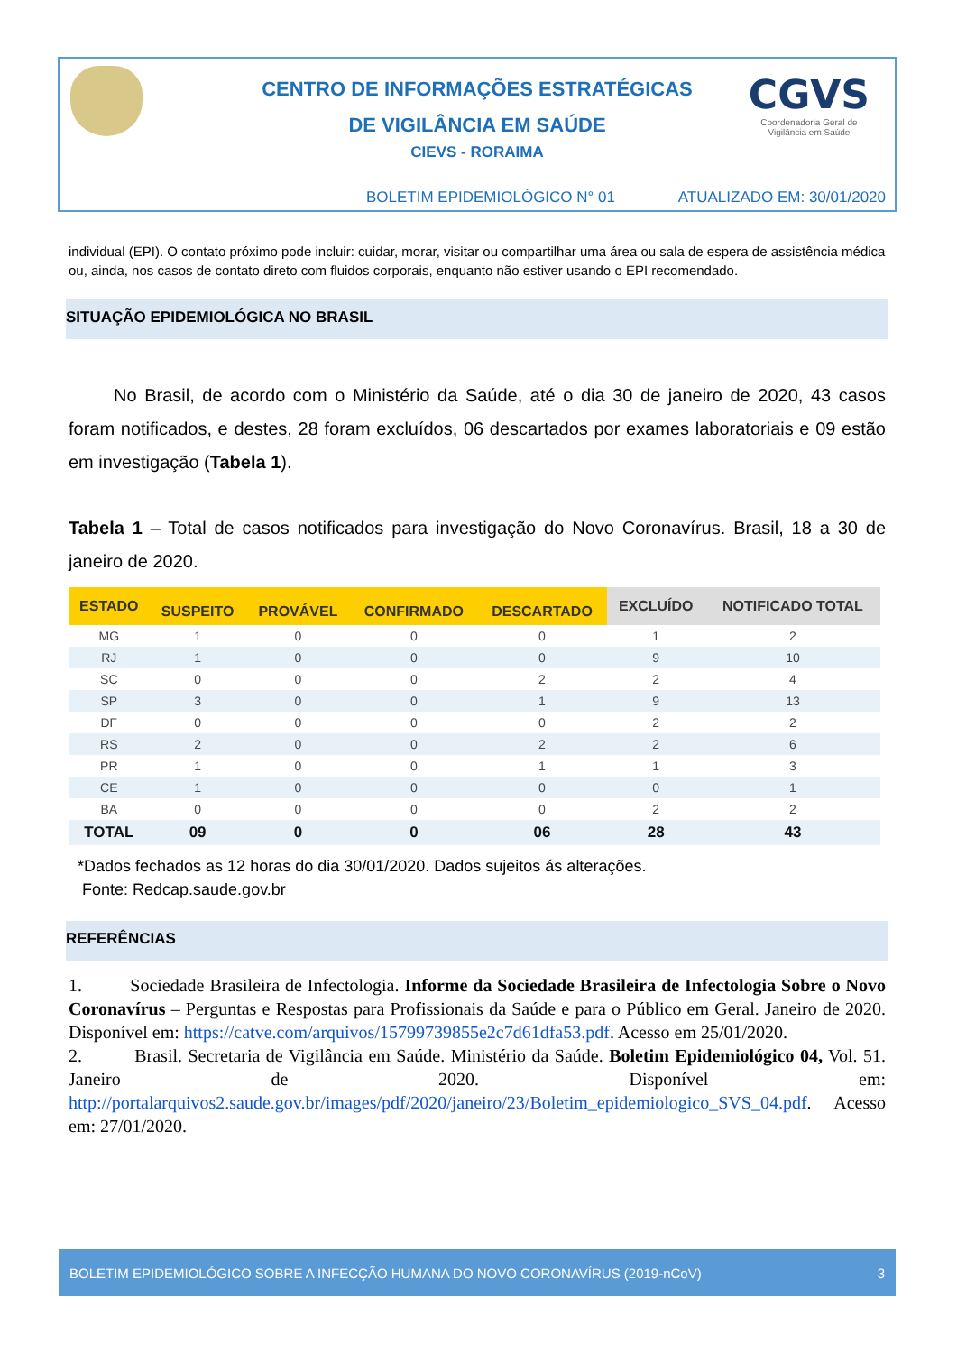CGVS
Coordenadoria Geral de
Vigilância em Saúde
CENTRO DE INFORMAÇÕES ESTRATÉGICAS
DE VIGILÂNCIA EM SAÚDE
CIEVS - RORAIMA
BOLETIM EPIDEMIOLÓGICO N° 01 ATUALIZADO EM: 30/01/2020
individual (EPI). O contato próximo pode incluir: cuidar, morar, visitar ou compartilhar uma área ou sala de espera de assistência médica ou, ainda, nos casos de contato direto com fluidos corporais, enquanto não estiver usando o EPI recomendado.
SITUAÇÃO EPIDEMIOLÓGICA NO BRASIL
No Brasil, de acordo com o Ministério da Saúde, até o dia 30 de janeiro de 2020, 43 casos foram notificados, e destes, 28 foram excluídos, 06 descartados por exames laboratoriais e 09 estão em investigação (Tabela 1).
Tabela 1 – Total de casos notificados para investigação do Novo Coronavírus. Brasil, 18 a 30 de janeiro de 2020.
| ESTADO | | | | | EXCLUÍDO | NOTIFICADO TOTAL |
| --- | --- | --- | --- | --- | --- | --- |
| | SUSPEITO | PROVÁVEL | CONFIRMADO | DESCARTADO | | |
| MG | 1 | 0 | 0 | 0 | 1 | 2 |
| RJ | 1 | 0 | 0 | 0 | 9 | 10 |
| SC | 0 | 0 | 0 | 2 | 2 | 4 |
| SP | 3 | 0 | 0 | 1 | 9 | 13 |
| DF | 0 | 0 | 0 | 0 | 2 | 2 |
| RS | 2 | 0 | 0 | 2 | 2 | 6 |
| PR | 1 | 0 | 0 | 1 | 1 | 3 |
| CE | 1 | 0 | 0 | 0 | 0 | 1 |
| BA | 0 | 0 | 0 | 0 | 2 | 2 |
| TOTAL | 09 | 0 | 0 | 06 | 28 | 43 |
*Dados fechados as 12 horas do dia 30/01/2020. Dados sujeitos ás alterações.
Fonte: Redcap.saude.gov.br
REFERÊNCIAS
1. Sociedade Brasileira de Infectologia. Informe da Sociedade Brasileira de Infectologia Sobre o Novo Coronavírus – Perguntas e Respostas para Profissionais da Saúde e para o Público em Geral. Janeiro de 2020. Disponível em: https://catve.com/arquivos/15799739855e2c7d61dfa53.pdf. Acesso em 25/01/2020.
2. Brasil. Secretaria de Vigilância em Saúde. Ministério da Saúde. Boletim Epidemiológico 04, Vol. 51. Janeiro de 2020. Disponível em: http://portalarquivos2.saude.gov.br/images/pdf/2020/janeiro/23/Boletim_epidemiologico_SVS_04.pdf. Acesso em: 27/01/2020.
BOLETIM EPIDEMIOLÓGICO SOBRE A INFECÇÃO HUMANA DO NOVO CORONAVÍRUS (2019-nCoV) 3